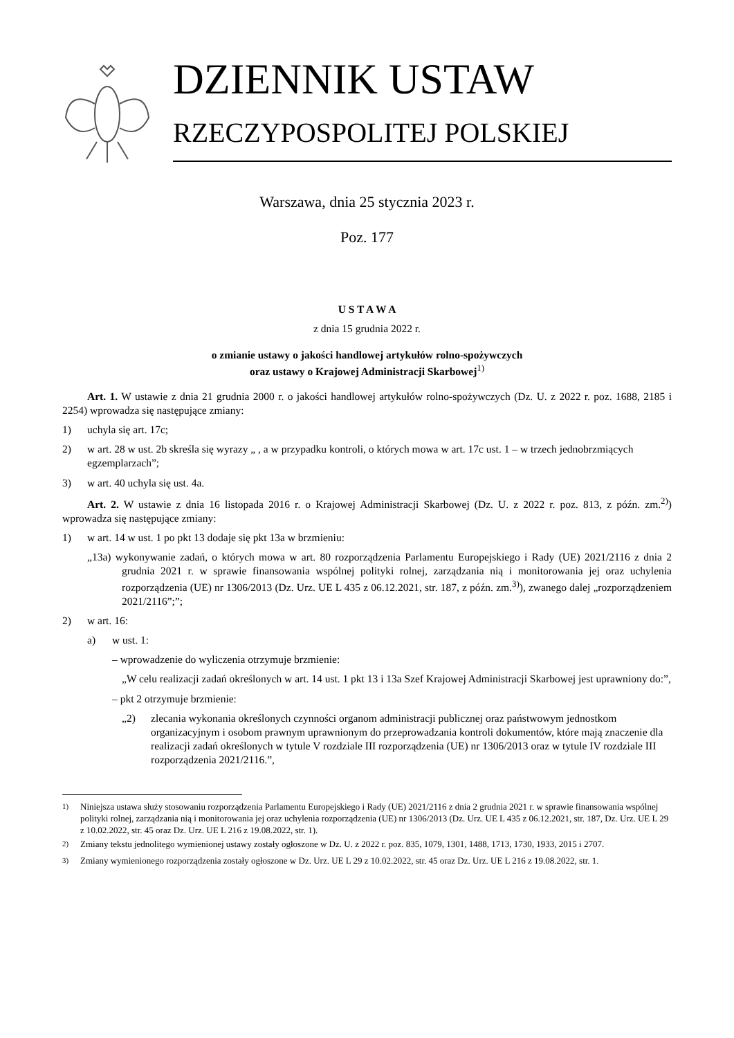DZIENNIK USTAW
RZECZYPOSPOLITEJ POLSKIEJ
Warszawa, dnia 25 stycznia 2023 r.
Poz. 177
U S T A W A
z dnia 15 grudnia 2022 r.
o zmianie ustawy o jakości handlowej artykułów rolno-spożywczych
oraz ustawy o Krajowej Administracji Skarbowej<sup>1)</sup>
Art. 1. W ustawie z dnia 21 grudnia 2000 r. o jakości handlowej artykułów rolno-spożywczych (Dz. U. z 2022 r. poz. 1688, 2185 i 2254) wprowadza się następujące zmiany:
1) uchyla się art. 17c;
2) w art. 28 w ust. 2b skreśla się wyrazy „ , a w przypadku kontroli, o których mowa w art. 17c ust. 1 – w trzech jednobrzmiących egzemplarzach”;
3) w art. 40 uchyla się ust. 4a.
Art. 2. W ustawie z dnia 16 listopada 2016 r. o Krajowej Administracji Skarbowej (Dz. U. z 2022 r. poz. 813, z późn. zm.<sup>2)</sup>) wprowadza się następujące zmiany:
1) w art. 14 w ust. 1 po pkt 13 dodaje się pkt 13a w brzmieniu:
„13a) wykonywanie zadań, o których mowa w art. 80 rozporządzenia Parlamentu Europejskiego i Rady (UE) 2021/2116 z dnia 2 grudnia 2021 r. w sprawie finansowania wspólnej polityki rolnej, zarządzania nią i monitorowania jej oraz uchylenia rozporządzenia (UE) nr 1306/2013 (Dz. Urz. UE L 435 z 06.12.2021, str. 187, z późn. zm.<sup>3)</sup>), zwanego dalej „rozporządzeniem 2021/2116”;”;
2) w art. 16:
a) w ust. 1:
– wprowadzenie do wyliczenia otrzymuje brzmienie:
„W celu realizacji zadań określonych w art. 14 ust. 1 pkt 13 i 13a Szef Krajowej Administracji Skarbowej jest uprawniony do:”,
– pkt 2 otrzymuje brzmienie:
„2) zlecania wykonania określonych czynności organom administracji publicznej oraz państwowym jednostkom organizacyjnym i osobom prawnym uprawnionym do przeprowadzania kontroli dokumentów, które mają znaczenie dla realizacji zadań określonych w tytule V rozdziale III rozporządzenia (UE) nr 1306/2013 oraz w tytule IV rozdziale III rozporządzenia 2021/2116.”,
<sup>1)</sup> Niniejsza ustawa służy stosowaniu rozporządzenia Parlamentu Europejskiego i Rady (UE) 2021/2116 z dnia 2 grudnia 2021 r. w sprawie finansowania wspólnej polityki rolnej, zarządzania nią i monitorowania jej oraz uchylenia rozporządzenia (UE) nr 1306/2013 (Dz. Urz. UE L 435 z 06.12.2021, str. 187, Dz. Urz. UE L 29 z 10.02.2022, str. 45 oraz Dz. Urz. UE L 216 z 19.08.2022, str. 1).
<sup>2)</sup> Zmiany tekstu jednolitego wymienionej ustawy zostały ogłoszone w Dz. U. z 2022 r. poz. 835, 1079, 1301, 1488, 1713, 1730, 1933, 2015 i 2707.
<sup>3)</sup> Zmiany wymienionego rozporządzenia zostały ogłoszone w Dz. Urz. UE L 29 z 10.02.2022, str. 45 oraz Dz. Urz. UE L 216 z 19.08.2022, str. 1.